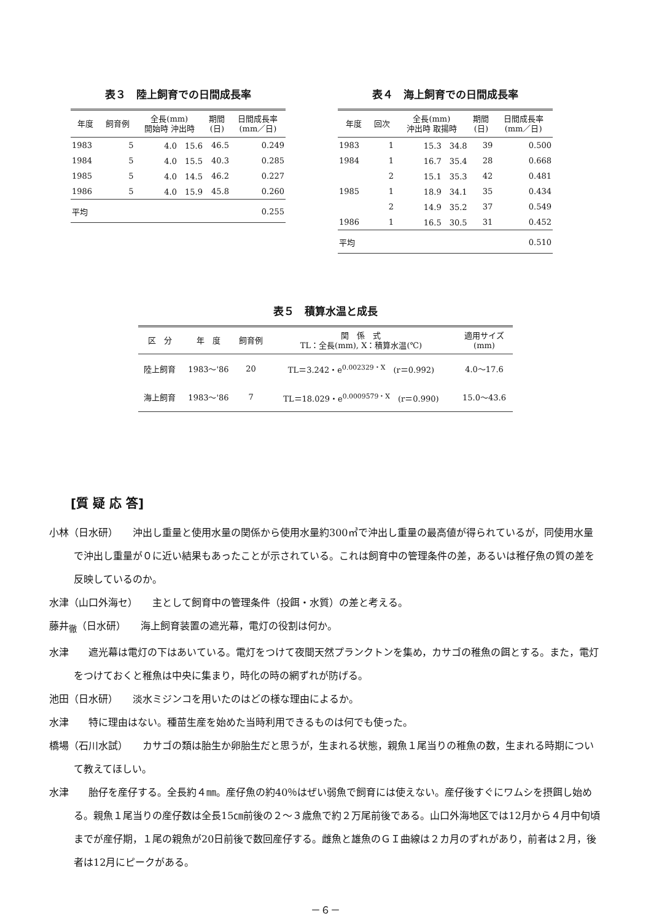表３　陸上飼育での日間成長率
| 年度 | 飼育例 | 全長(mm) 開始時 沖出時 | 期間 (日) | 日間成長率 (mm／日) |
| --- | --- | --- | --- | --- |
| 1983 | 5 | 4.0 15.6 | 46.5 | 0.249 |
| 1984 | 5 | 4.0 15.5 | 40.3 | 0.285 |
| 1985 | 5 | 4.0 14.5 | 46.2 | 0.227 |
| 1986 | 5 | 4.0 15.9 | 45.8 | 0.260 |
| 平均 | | | | 0.255 |
表４　海上飼育での日間成長率
| 年度 | 回次 | 全長(mm) 沖出時 取揚時 | 期間 (日) | 日間成長率 (mm／日) |
| --- | --- | --- | --- | --- |
| 1983 | 1 | 15.3 34.8 | 39 | 0.500 |
| 1984 | 1 | 16.7 35.4 | 28 | 0.668 |
| | 2 | 15.1 35.3 | 42 | 0.481 |
| 1985 | 1 | 18.9 34.1 | 35 | 0.434 |
| | 2 | 14.9 35.2 | 37 | 0.549 |
| 1986 | 1 | 16.5 30.5 | 31 | 0.452 |
| 平均 | | | | 0.510 |
表５　積算水温と成長
| 区 分 | 年 度 | 飼育例 | 関 係 式 TL：全長(mm), X：積算水温(℃) | 適用サイズ (mm) |
| --- | --- | --- | --- | --- |
| 陸上飼育 | 1983～'86 | 20 | TL＝3.242・e<sup>0.002329・X</sup> (r＝0.992) | 4.0～17.6 |
| 海上飼育 | 1983～'86 | 7 | TL＝18.029・e<sup>0.0009579・X</sup> (r＝0.990) | 15.0～43.6 |
[質 疑 応 答]
小林（日水研）　　沖出し重量と使用水量の関係から使用水量約300㎥で沖出し重量の最高値が得られているが，同使用水量で沖出し重量が０に近い結果もあったことが示されている。これは飼育中の管理条件の差，あるいは稚仔魚の質の差を反映しているのか。
水津（山口外海セ）　　主として飼育中の管理条件（投餌・水質）の差と考える。
藤井<sub>徹</sub>（日水研）　　海上飼育装置の遮光幕，電灯の役割は何か。
水津　　遮光幕は電灯の下はあいている。電灯をつけて夜間天然プランクトンを集め，カサゴの稚魚の餌とする。また，電灯をつけておくと稚魚は中央に集まり，時化の時の網ずれが防げる。
池田（日水研）　　淡水ミジンコを用いたのはどの様な理由によるか。
水津　　特に理由はない。種苗生産を始めた当時利用できるものは何でも使った。
橋場（石川水試）　　カサゴの類は胎生か卵胎生だと思うが，生まれる状態，親魚１尾当りの稚魚の数，生まれる時期について教えてほしい。
水津　　胎仔を産仔する。全長約４㎜。産仔魚の約40％はぜい弱魚で飼育には使えない。産仔後すぐにワムシを摂餌し始める。親魚１尾当りの産仔数は全長15㎝前後の２～３歳魚で約２万尾前後である。山口外海地区では12月から４月中旬頃までが産仔期，１尾の親魚が20日前後で数回産仔する。雌魚と雄魚のＧＩ曲線は２カ月のずれがあり，前者は２月，後者は12月にピークがある。
－６－